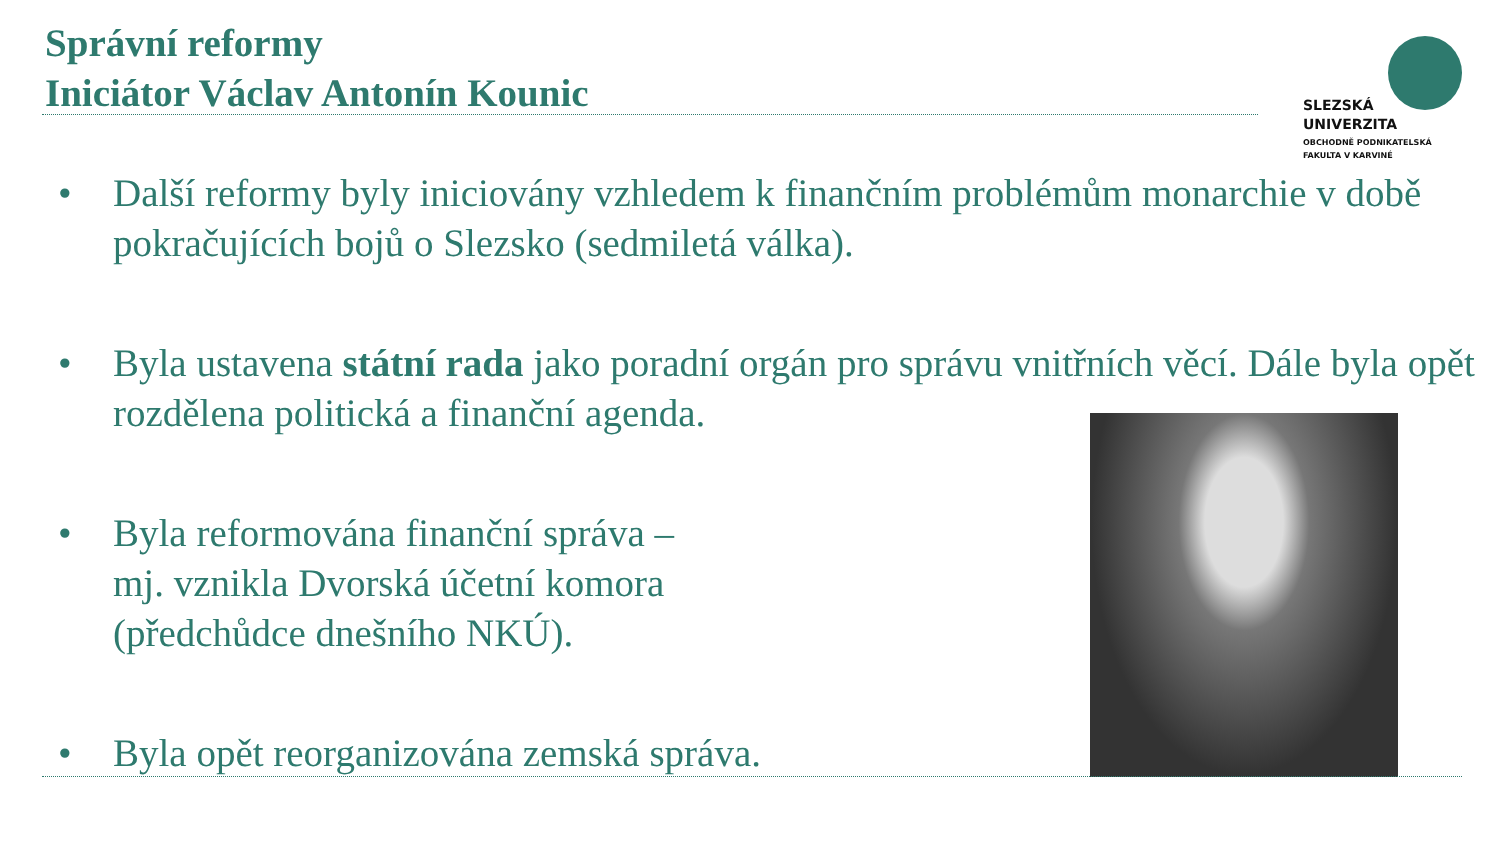Správní reformy
Iniciátor Václav Antonín Kounic
SLEZSKÁ
UNIVERZITA
OBCHODNĚ PODNIKATELSKÁ
FAKULTA V KARVINÉ
• Další reformy byly iniciovány vzhledem k finančním problémům monarchie v době pokračujících bojů o Slezsko (sedmiletá válka).
• Byla ustavena státní rada jako poradní orgán pro správu vnitřních věcí. Dále byla opět rozdělena politická a finanční agenda.
• Byla reformována finanční správa –
mj. vznikla Dvorská účetní komora
(předchůdce dnešního NKÚ).
• Byla opět reorganizována zemská správa.